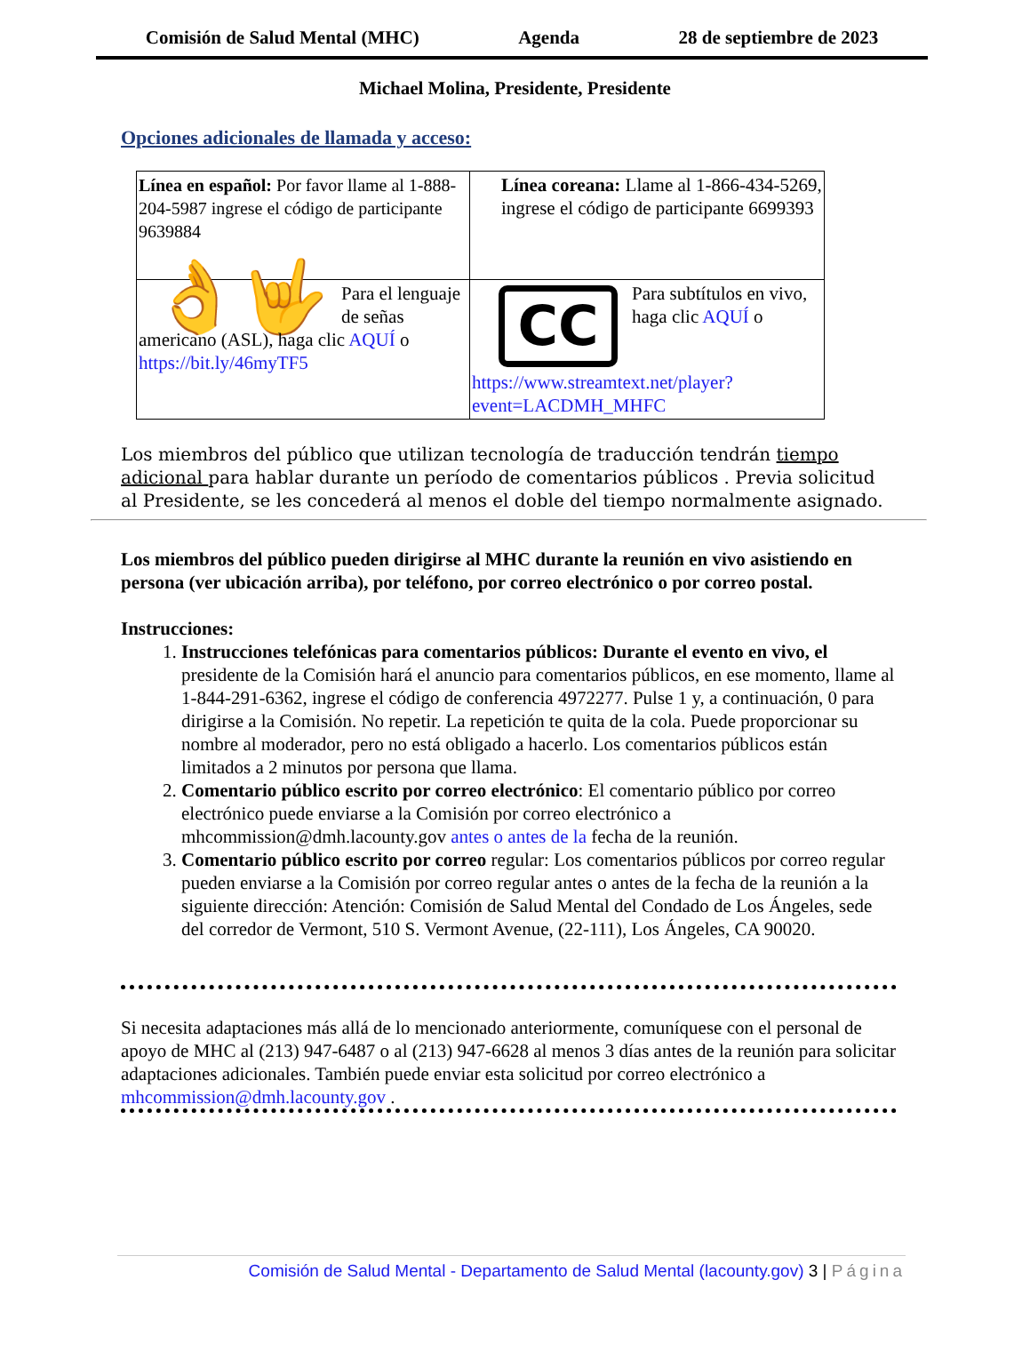Comisión de Salud Mental (MHC) Agenda 28 de septiembre de 2023
Michael Molina, Presidente, Presidente
Opciones adicionales de llamada y acceso:
| Línea en español: Por favor llame al 1-888-204-5987 ingrese el código de participante 9639884 | Línea coreana: Llame al 1-866-434-5269, ingrese el código de participante 6699393 |
| 👌🤟 Para el lenguaje de señas americano (ASL), haga clic AQUÍ o https://bit.ly/46myTF5 | CC Para subtítulos en vivo, haga clic AQUÍ o https://www.streamtext.net/player?event=LACDMH_MHFC |
Los miembros del público que utilizan tecnología de traducción tendrán tiempo adicional para hablar durante un período de comentarios públicos . Previa solicitud al Presidente, se les concederá al menos el doble del tiempo normalmente asignado.
Los miembros del público pueden dirigirse al MHC durante la reunión en vivo asistiendo en persona (ver ubicación arriba), por teléfono, por correo electrónico o por correo postal.
Instrucciones:
1. Instrucciones telefónicas para comentarios públicos: Durante el evento en vivo, el presidente de la Comisión hará el anuncio para comentarios públicos, en ese momento, llame al 1-844-291-6362, ingrese el código de conferencia 4972277. Pulse 1 y, a continuación, 0 para dirigirse a la Comisión. No repetir. La repetición te quita de la cola. Puede proporcionar su nombre al moderador, pero no está obligado a hacerlo. Los comentarios públicos están limitados a 2 minutos por persona que llama.
2. Comentario público escrito por correo electrónico: El comentario público por correo electrónico puede enviarse a la Comisión por correo electrónico a mhcommission@dmh.lacounty.gov antes o antes de la fecha de la reunión.
3. Comentario público escrito por correo regular: Los comentarios públicos por correo regular pueden enviarse a la Comisión por correo regular antes o antes de la fecha de la reunión a la siguiente dirección: Atención: Comisión de Salud Mental del Condado de Los Ángeles, sede del corredor de Vermont, 510 S. Vermont Avenue, (22-111), Los Ángeles, CA 90020.
Si necesita adaptaciones más allá de lo mencionado anteriormente, comuníquese con el personal de apoyo de MHC al (213) 947-6487 o al (213) 947-6628 al menos 3 días antes de la reunión para solicitar adaptaciones adicionales. También puede enviar esta solicitud por correo electrónico a mhcommission@dmh.lacounty.gov .
Comisión de Salud Mental - Departamento de Salud Mental (lacounty.gov) 3 | Página